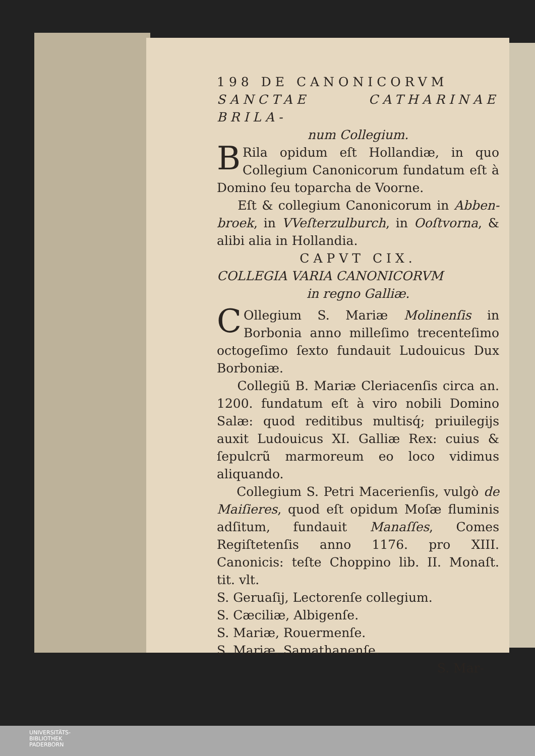198 DE CANONICORVM
SANCTAE CATHARINAE BRILA-
num Collegium.
BRila opidum eſt Hollandiæ, in quo Collegium Canonicorum fundatum eſt à Domino ſeu toparcha de Voorne.
Eſt & collegium Canonicorum in Abben-broek, in VVeſterzulburch, in Ooſtvorna, & alibi alia in Hollandia.
CAPVT CIX.
COLLEGIA VARIA CANONICORVM
in regno Galliæ.
COllegium S. Mariæ Molinenſis in Borbonia anno milleſimo trecenteſimo octogeſimo ſexto fundauit Ludouicus Dux Borboniæ.
Collegiũ B. Mariæ Cleriacenſis circa an. 1200. fundatum eſt à viro nobili Domino Salæ: quod reditibus multisq́; priuilegijs auxit Ludouicus XI. Galliæ Rex: cuius & ſepulcrũ marmoreum eo loco vidimus aliquando.
Collegium S. Petri Macerienſis, vulgò de Maiſieres, quod eſt opidum Moſæ fluminis adſitum, fundauit Manaſſes, Comes Regiſtetenſis anno 1176. pro XIII. Canonicis: teſte Choppino lib. II. Monaſt. tit. vlt.
S. Geruaſij, Lectorenſe collegium.
S. Cæciliæ, Albigenſe.
S. Mariæ, Rouermenſe.
S. Mariæ, Samathanenſe.
S. Mar-
UNIVERSITÄTS-
BIBLIOTHEK
PADERBORN